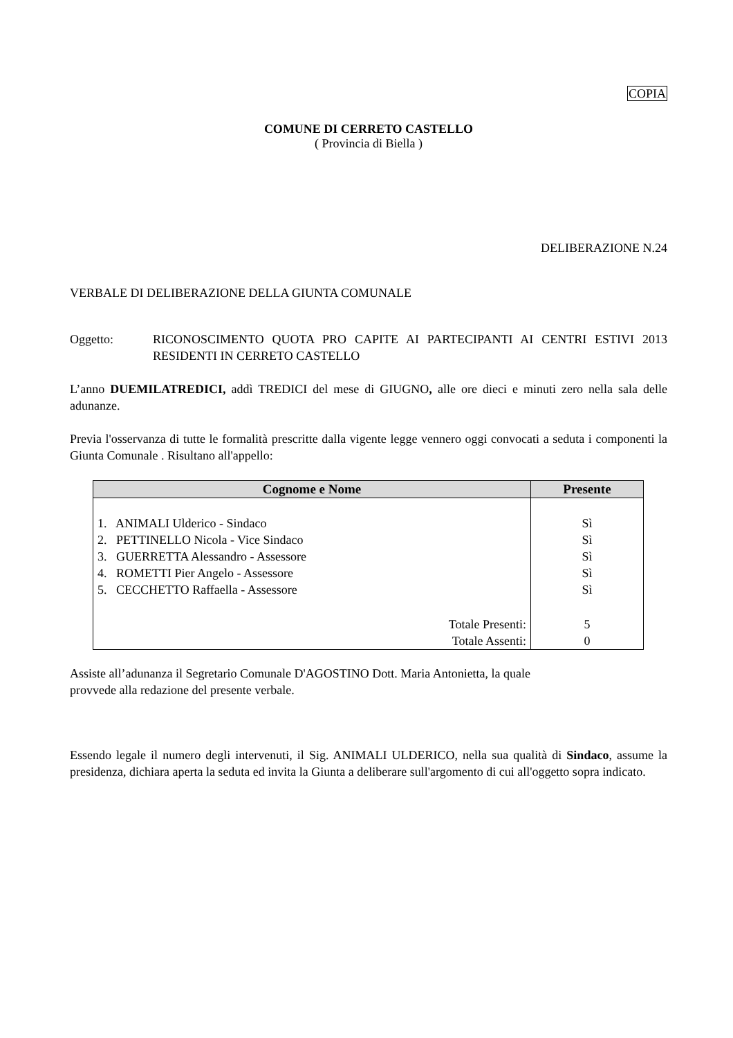COPIA
COMUNE DI CERRETO CASTELLO
( Provincia di Biella )
DELIBERAZIONE N.24
VERBALE DI DELIBERAZIONE DELLA GIUNTA COMUNALE
Oggetto:
RICONOSCIMENTO QUOTA PRO CAPITE AI PARTECIPANTI AI CENTRI ESTIVI 2013 RESIDENTI IN CERRETO CASTELLO
L’anno DUEMILATREDICI, addì TREDICI del mese di GIUGNO, alle ore dieci e minuti zero nella sala delle adunanze.
Previa l'osservanza di tutte le formalità prescritte dalla vigente legge vennero oggi convocati a seduta i componenti la Giunta Comunale . Risultano all'appello:
| Cognome e Nome | Presente |
| --- | --- |
| 1. ANIMALI Ulderico - Sindaco | Sì |
| 2. PETTINELLO Nicola - Vice Sindaco | Sì |
| 3. GUERRETTA Alessandro - Assessore | Sì |
| 4. ROMETTI Pier Angelo - Assessore | Sì |
| 5. CECCHETTO Raffaella - Assessore | Sì |
| Totale Presenti: | 5 |
| Totale Assenti: | 0 |
Assiste all’adunanza il Segretario Comunale D'AGOSTINO Dott. Maria Antonietta, la quale
provvede alla redazione del presente verbale.
Essendo legale il numero degli intervenuti, il Sig. ANIMALI ULDERICO, nella sua qualità di Sindaco, assume la presidenza, dichiara aperta la seduta ed invita la Giunta a deliberare sull'argomento di cui all'oggetto sopra indicato.